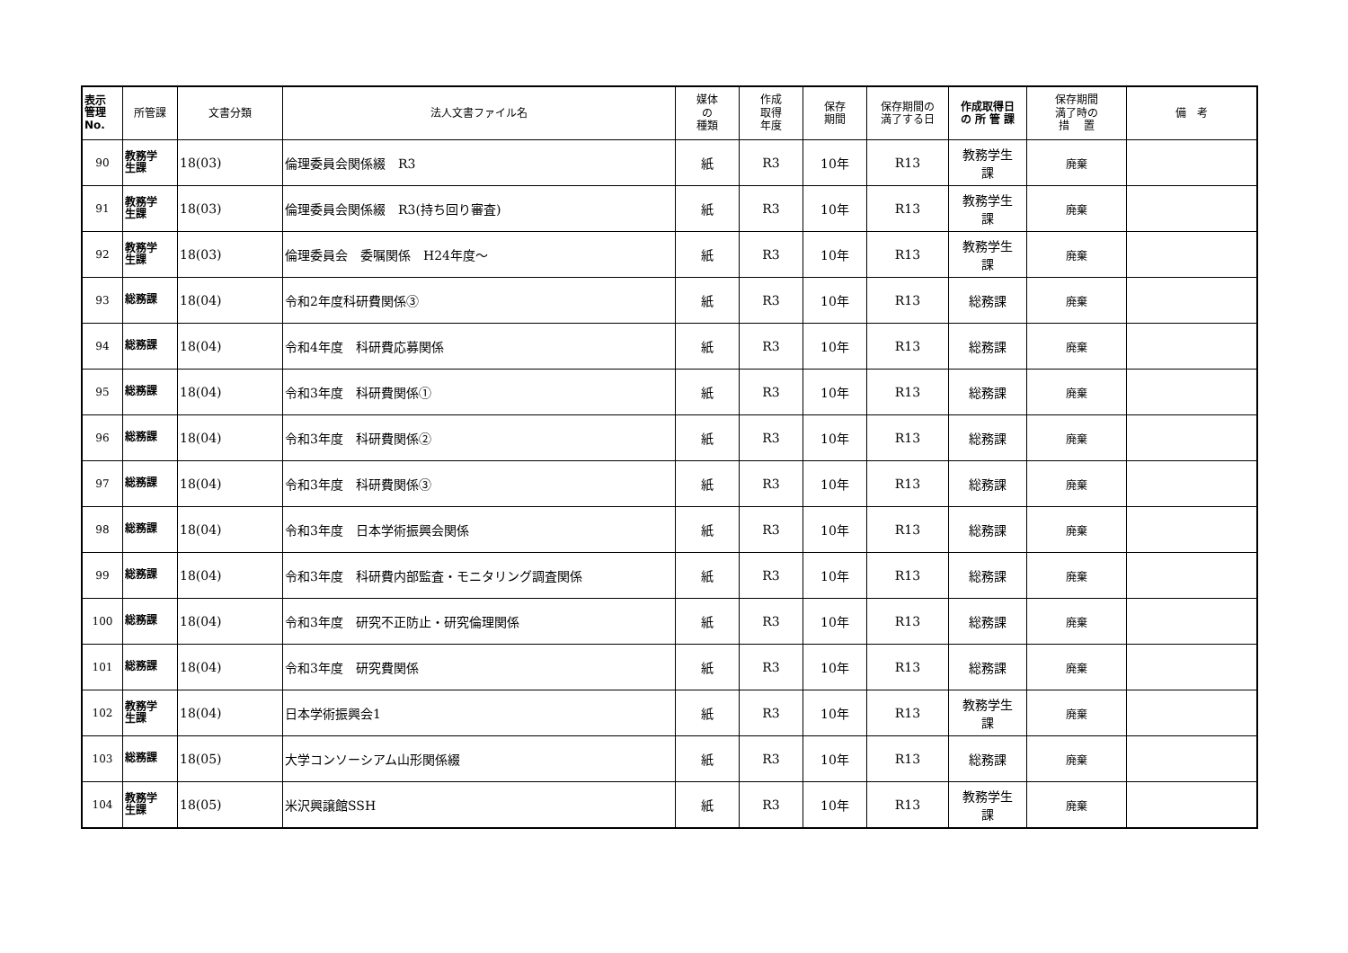| 表示 管理 No. | 所管課 | 文書分類 | 法人文書ファイル名 | 媒体 の 種類 | 作成 取得 年度 | 保存 期間 | 保存期間の 満了する日 | 作成取得日 の 所 管 課 | 保存期間 満了時の 措 置 | 備 考 |
| --- | --- | --- | --- | --- | --- | --- | --- | --- | --- | --- |
| 90 | 教務学 生課 | 18(03) | 倫理委員会関係綴 R3 | 紙 | R3 | 10年 | R13 | 教務学生 課 | 廃棄 | |
| 91 | 教務学 生課 | 18(03) | 倫理委員会関係綴 R3(持ち回り審査) | 紙 | R3 | 10年 | R13 | 教務学生 課 | 廃棄 | |
| 92 | 教務学 生課 | 18(03) | 倫理委員会 委嘱関係 H24年度～ | 紙 | R3 | 10年 | R13 | 教務学生 課 | 廃棄 | |
| 93 | 総務課 | 18(04) | 令和2年度科研費関係③ | 紙 | R3 | 10年 | R13 | 総務課 | 廃棄 | |
| 94 | 総務課 | 18(04) | 令和4年度 科研費応募関係 | 紙 | R3 | 10年 | R13 | 総務課 | 廃棄 | |
| 95 | 総務課 | 18(04) | 令和3年度 科研費関係① | 紙 | R3 | 10年 | R13 | 総務課 | 廃棄 | |
| 96 | 総務課 | 18(04) | 令和3年度 科研費関係② | 紙 | R3 | 10年 | R13 | 総務課 | 廃棄 | |
| 97 | 総務課 | 18(04) | 令和3年度 科研費関係③ | 紙 | R3 | 10年 | R13 | 総務課 | 廃棄 | |
| 98 | 総務課 | 18(04) | 令和3年度 日本学術振興会関係 | 紙 | R3 | 10年 | R13 | 総務課 | 廃棄 | |
| 99 | 総務課 | 18(04) | 令和3年度 科研費内部監査・モニタリング調査関係 | 紙 | R3 | 10年 | R13 | 総務課 | 廃棄 | |
| 100 | 総務課 | 18(04) | 令和3年度 研究不正防止・研究倫理関係 | 紙 | R3 | 10年 | R13 | 総務課 | 廃棄 | |
| 101 | 総務課 | 18(04) | 令和3年度 研究費関係 | 紙 | R3 | 10年 | R13 | 総務課 | 廃棄 | |
| 102 | 教務学 生課 | 18(04) | 日本学術振興会1 | 紙 | R3 | 10年 | R13 | 教務学生 課 | 廃棄 | |
| 103 | 総務課 | 18(05) | 大学コンソーシアム山形関係綴 | 紙 | R3 | 10年 | R13 | 総務課 | 廃棄 | |
| 104 | 教務学 生課 | 18(05) | 米沢興譲館SSH | 紙 | R3 | 10年 | R13 | 教務学生 課 | 廃棄 | |